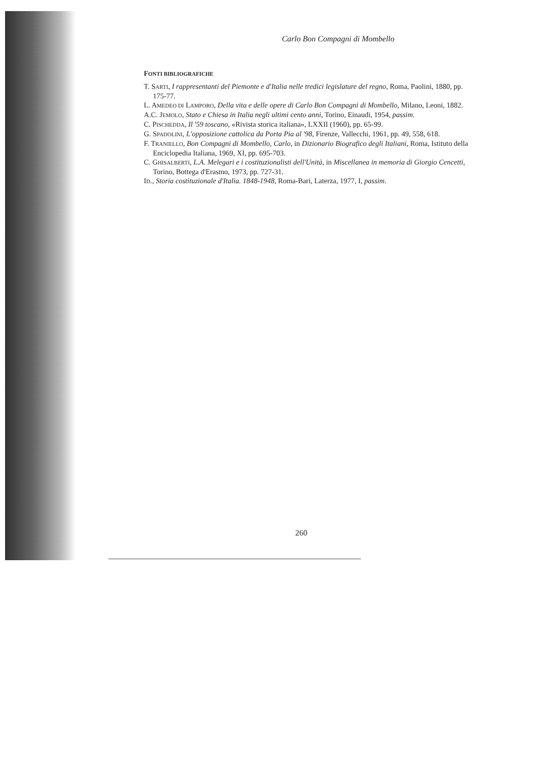Carlo Bon Compagni di Mombello
FONTI BIBLIOGRAFICHE
T. SARTI, I rappresentanti del Piemonte e d'Italia nelle tredici legislature del regno, Roma, Paolini, 1880, pp. 175-77.
L. AMEDEO DI LAMPORO, Della vita e delle opere di Carlo Bon Compagni di Mombello, Milano, Leoni, 1882.
A.C. JEMOLO, Stato e Chiesa in Italia negli ultimi cento anni, Torino, Einaudi, 1954, passim.
C. PISCHEDDA, Il '59 toscano, «Rivista storica italiana», LXXII (1960), pp. 65-99.
G. SPADOLINI, L'opposizione cattolica da Porta Pia al '98, Firenze, Vallecchi, 1961, pp. 49, 558, 618.
F. TRANIELLO, Bon Compagni di Mombello, Carlo, in Dizionario Biografico degli Italiani, Roma, Istituto della Enciclopedia Italiana, 1969, XI, pp. 695-703.
C. GHISALBERTI, L.A. Melegari e i costituzionalisti dell'Unità, in Miscellanea in memoria di Giorgio Cencetti, Torino, Bottega d'Erasmo, 1973, pp. 727-31.
ID., Storia costituzionale d'Italia. 1848-1948, Roma-Bari, Laterza, 1977, I, passim.
260